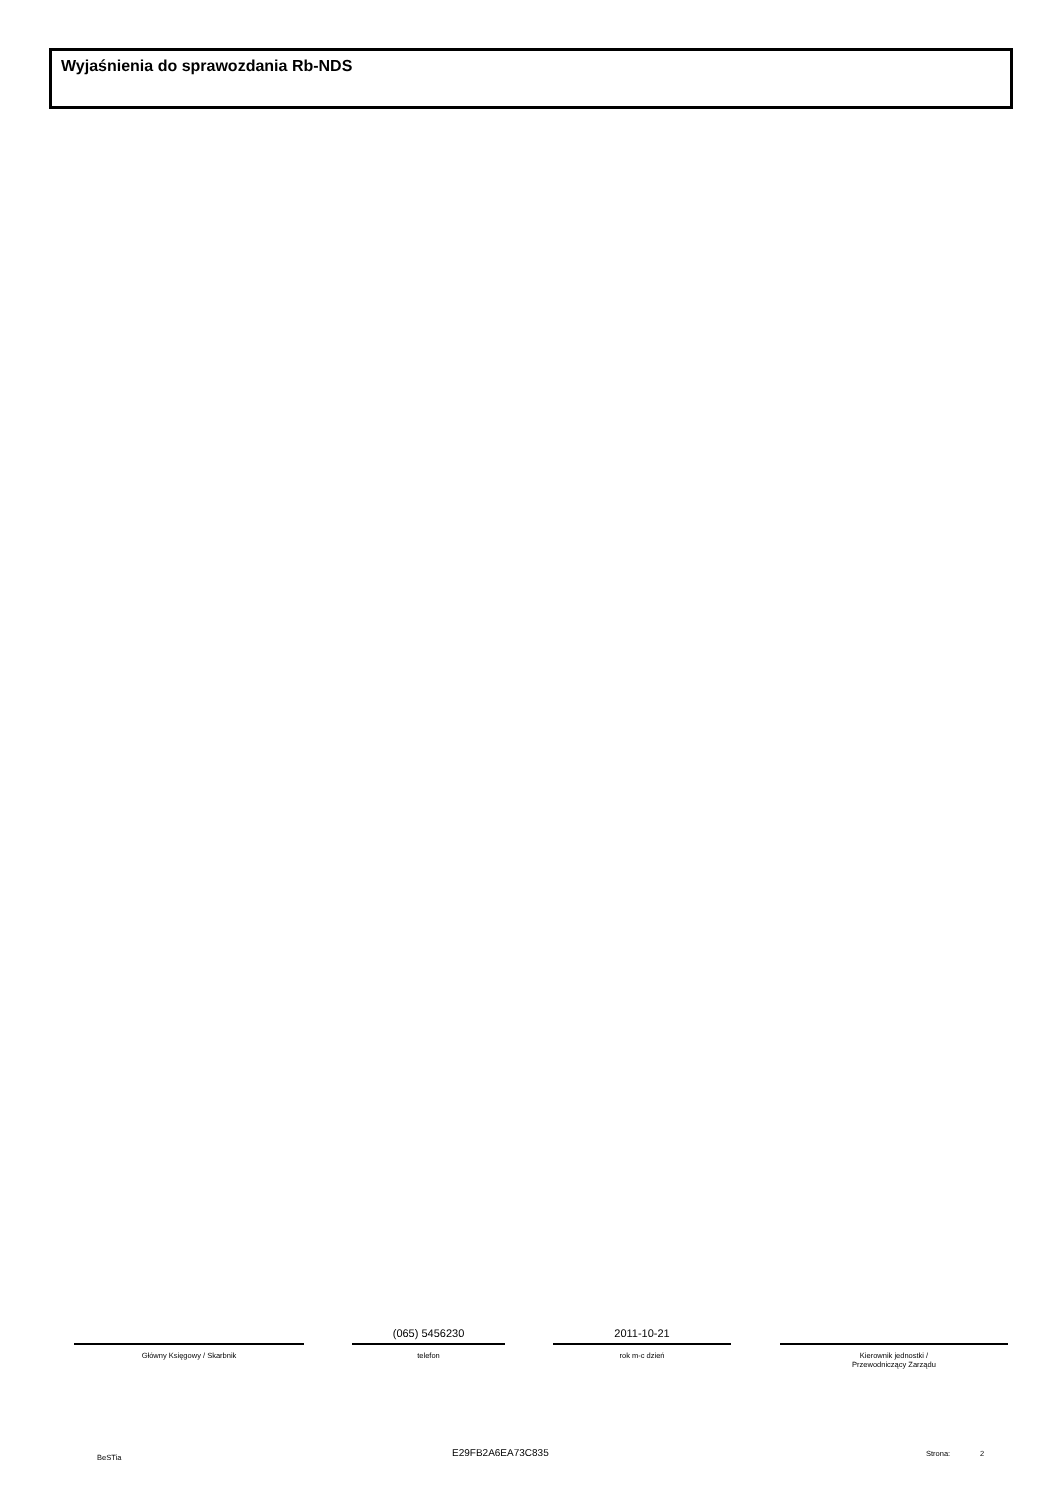Wyjaśnienia do sprawozdania Rb-NDS
Główny Księgowy / Skarbnik
(065) 5456230
telefon
2011-10-21
rok m-c dzień
Kierownik jednostki /
Przewodniczący Zarządu
BeSTia E29FB2A6EA73C835 Strona: 2